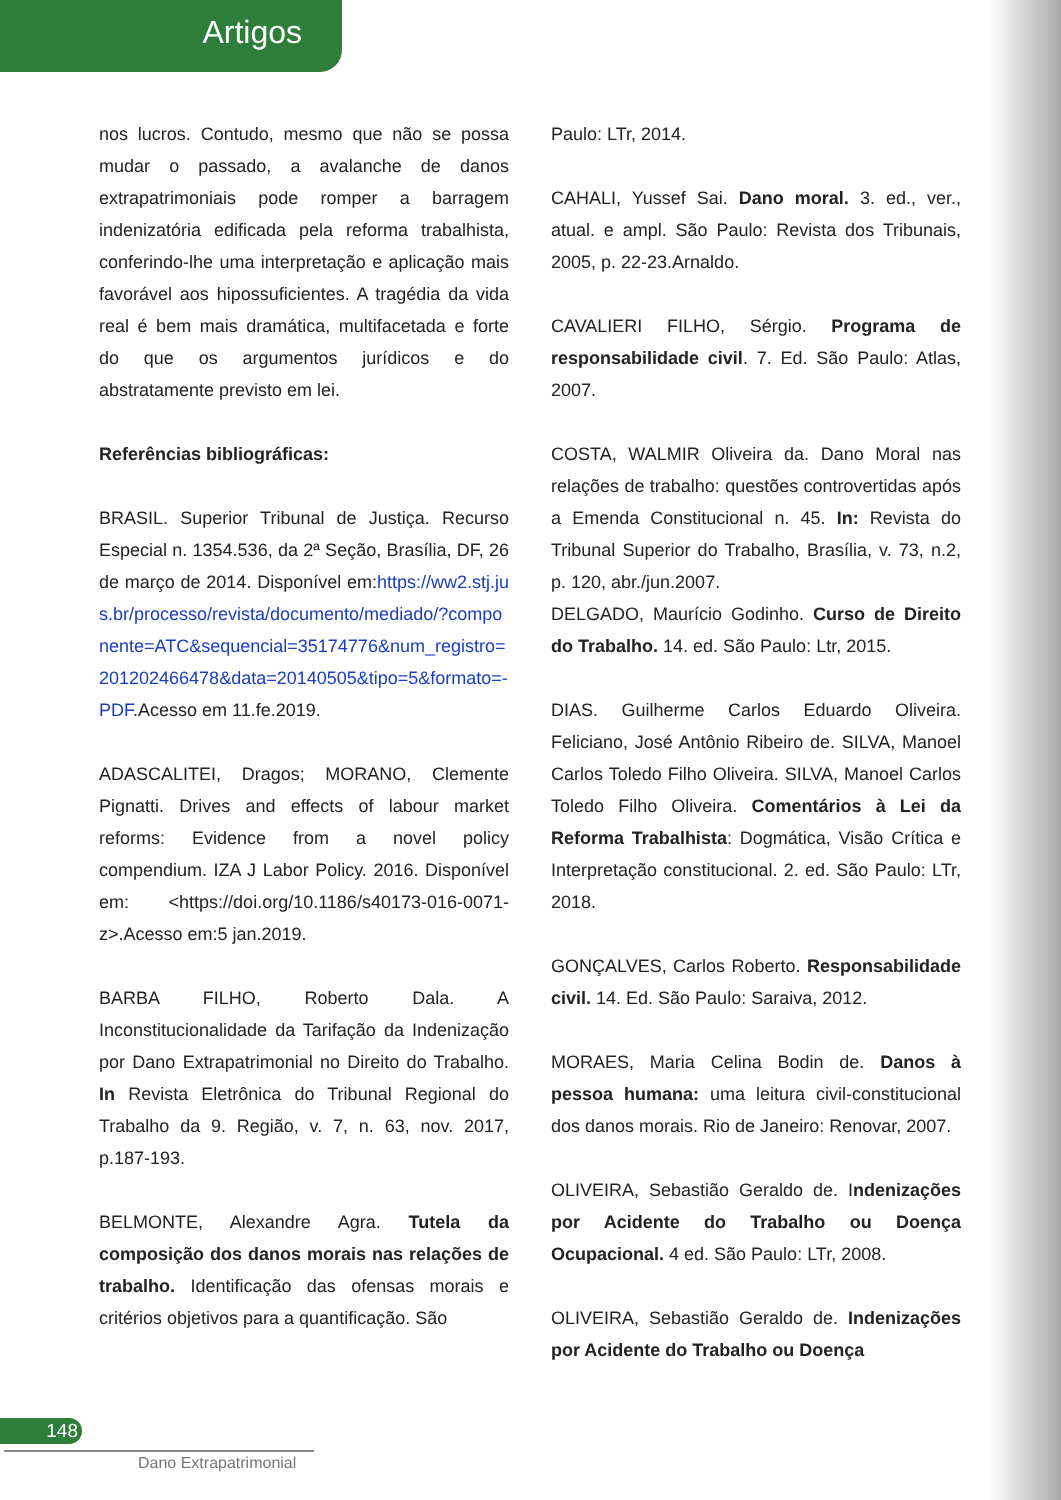Artigos
nos lucros. Contudo, mesmo que não se possa mudar o passado, a avalanche de danos extrapatrimoniais pode romper a barragem indenizatória edificada pela reforma trabalhista, conferindo-lhe uma interpretação e aplicação mais favorável aos hipossuficientes. A tragédia da vida real é bem mais dramática, multifacetada e forte do que os argumentos jurídicos e do abstratamente previsto em lei.
Referências bibliográficas:
BRASIL. Superior Tribunal de Justiça. Recurso Especial n. 1354.536, da 2ª Seção, Brasília, DF, 26 de março de 2014. Disponível em:https://ww2.stj.jus.br/processo/revista/documento/mediado/?componente=ATC&sequencial=35174776&num_registro=201202466478&data=20140505&tipo=5&formato=-PDF.Acesso em 11.fe.2019.
ADASCALITEI, Dragos; MORANO, Clemente Pignatti. Drives and effects of labour market reforms: Evidence from a novel policy compendium. IZA J Labor Policy. 2016. Disponível em: <https://doi.org/10.1186/s40173-016-0071-z>.Acesso em:5 jan.2019.
BARBA FILHO, Roberto Dala. A Inconstitucionalidade da Tarifação da Indenização por Dano Extrapatrimonial no Direito do Trabalho. In Revista Eletrônica do Tribunal Regional do Trabalho da 9. Região, v. 7, n. 63, nov. 2017, p.187-193.
BELMONTE, Alexandre Agra. Tutela da composição dos danos morais nas relações de trabalho. Identificação das ofensas morais e critérios objetivos para a quantificação. São
Paulo: LTr, 2014.
CAHALI, Yussef Sai. Dano moral. 3. ed., ver., atual. e ampl. São Paulo: Revista dos Tribunais, 2005, p. 22-23.Arnaldo.
CAVALIERI FILHO, Sérgio. Programa de responsabilidade civil. 7. Ed. São Paulo: Atlas, 2007.
COSTA, WALMIR Oliveira da. Dano Moral nas relações de trabalho: questões controvertidas após a Emenda Constitucional n. 45. In: Revista do Tribunal Superior do Trabalho, Brasília, v. 73, n.2, p. 120, abr./jun.2007.
DELGADO, Maurício Godinho. Curso de Direito do Trabalho. 14. ed. São Paulo: Ltr, 2015.
DIAS. Guilherme Carlos Eduardo Oliveira. Feliciano, José Antônio Ribeiro de. SILVA, Manoel Carlos Toledo Filho Oliveira. SILVA, Manoel Carlos Toledo Filho Oliveira. Comentários à Lei da Reforma Trabalhista: Dogmática, Visão Crítica e Interpretação constitucional. 2. ed. São Paulo: LTr, 2018.
GONÇALVES, Carlos Roberto. Responsabilidade civil. 14. Ed. São Paulo: Saraiva, 2012.
MORAES, Maria Celina Bodin de. Danos à pessoa humana: uma leitura civil-constitucional dos danos morais. Rio de Janeiro: Renovar, 2007.
OLIVEIRA, Sebastião Geraldo de. Indenizações por Acidente do Trabalho ou Doença Ocupacional. 4 ed. São Paulo: LTr, 2008.
OLIVEIRA, Sebastião Geraldo de. Indenizações por Acidente do Trabalho ou Doença
148
Dano Extrapatrimonial